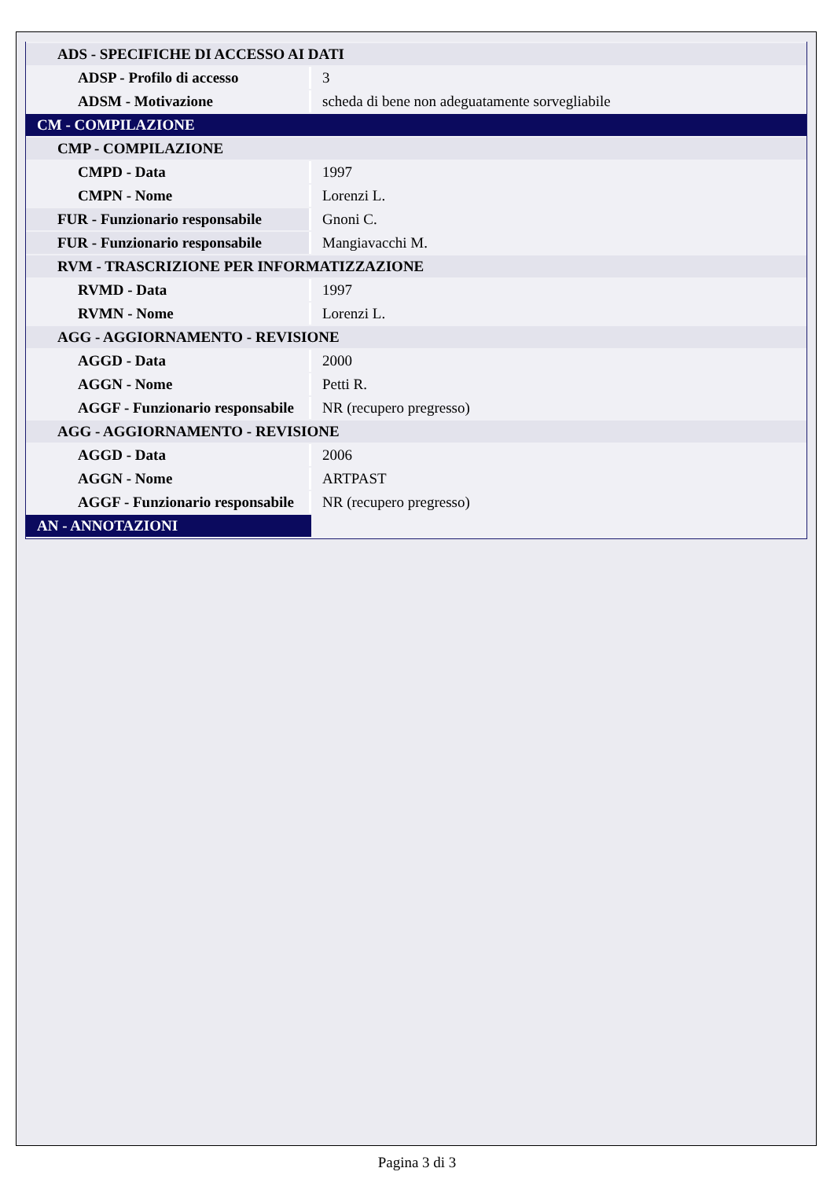| ADS - SPECIFICHE DI ACCESSO AI DATI | |
| ADSP - Profilo di accesso | 3 |
| ADSM - Motivazione | scheda di bene non adeguatamente sorvegliabile |
| CM - COMPILAZIONE | |
| CMP - COMPILAZIONE | |
| CMPD - Data | 1997 |
| CMPN - Nome | Lorenzi L. |
| FUR - Funzionario responsabile | Gnoni C. |
| FUR - Funzionario responsabile | Mangiavacchi M. |
| RVM - TRASCRIZIONE PER INFORMATIZZAZIONE | |
| RVMD - Data | 1997 |
| RVMN - Nome | Lorenzi L. |
| AGG - AGGIORNAMENTO - REVISIONE | |
| AGGD - Data | 2000 |
| AGGN - Nome | Petti R. |
| AGGF - Funzionario responsabile | NR (recupero pregresso) |
| AGG - AGGIORNAMENTO - REVISIONE | |
| AGGD - Data | 2006 |
| AGGN - Nome | ARTPAST |
| AGGF - Funzionario responsabile | NR (recupero pregresso) |
| AN - ANNOTAZIONI | |
Pagina 3 di 3